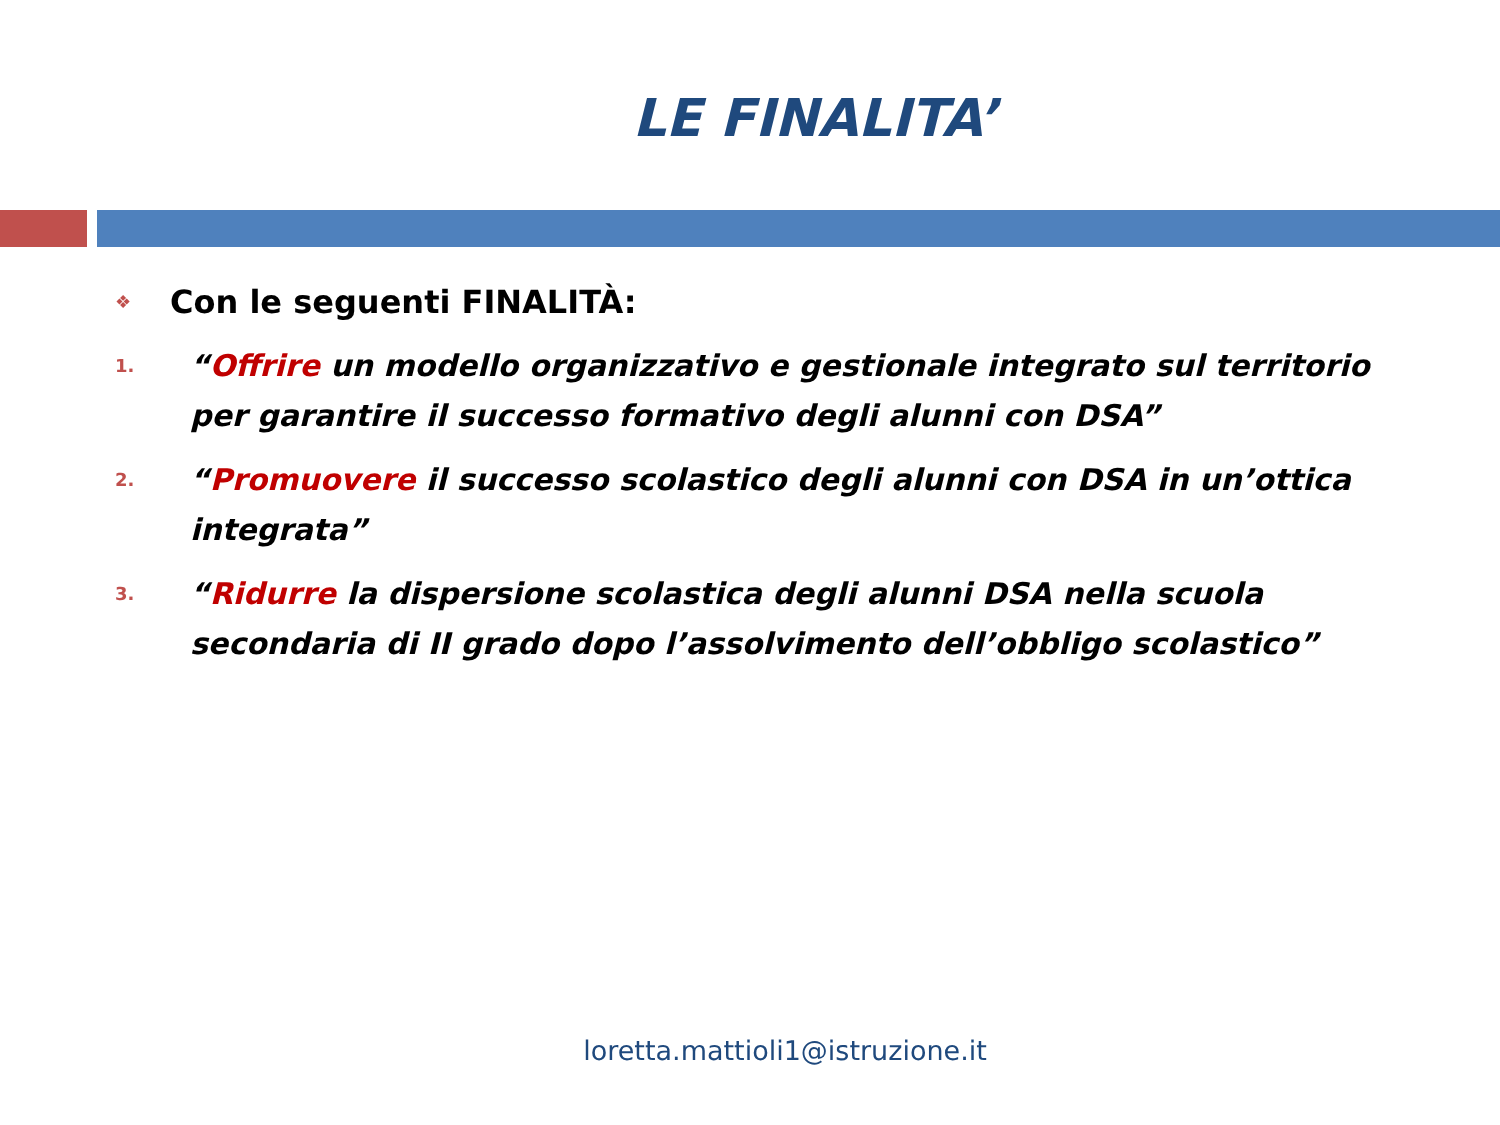LE FINALITA’
❖ Con le seguenti FINALITÀ:
1. “Offrire un modello organizzativo e gestionale integrato sul territorio per garantire il successo formativo degli alunni con DSA”
2. “Promuovere il successo scolastico degli alunni con DSA in un’ottica integrata”
3. “Ridurre la dispersione scolastica degli alunni DSA nella scuola secondaria di II grado dopo l’assolvimento dell’obbligo scolastico”
loretta.mattioli1@istruzione.it